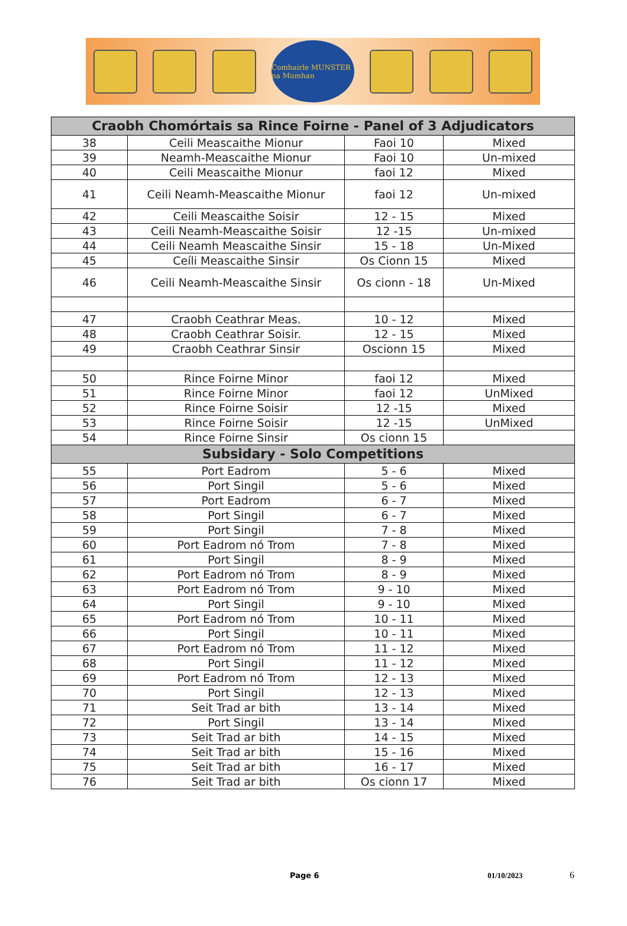Comhairle MUNSTER na Mumhan
| Craobh Chomórtais sa Rince Foirne - Panel of 3 Adjudicators | | | |
| --- | --- | --- | --- |
| 38 | Ceili Meascaithe Mionur | Faoi 10 | Mixed |
| 39 | Neamh-Meascaithe Mionur | Faoi 10 | Un-mixed |
| 40 | Ceili Meascaithe Mionur | faoi 12 | Mixed |
| 41 | Ceili Neamh-Meascaithe Mionur | faoi 12 | Un-mixed |
| 42 | Ceili Meascaithe Soisir | 12 - 15 | Mixed |
| 43 | Ceili Neamh-Meascaithe Soisir | 12 -15 | Un-mixed |
| 44 | Ceili Neamh Meascaithe Sinsir | 15 - 18 | Un-Mixed |
| 45 | Ceíli Meascaithe Sinsir | Os Cionn 15 | Mixed |
| 46 | Ceili Neamh-Meascaithe Sinsir | Os cionn - 18 | Un-Mixed |
| 47 | Craobh Ceathrar Meas. | 10 - 12 | Mixed |
| 48 | Craobh Ceathrar Soisir. | 12 - 15 | Mixed |
| 49 | Craobh Ceathrar Sinsir | Oscionn 15 | Mixed |
| 50 | Rince Foirne Minor | faoi 12 | Mixed |
| 51 | Rince Foirne Minor | faoi 12 | UnMixed |
| 52 | Rince Foirne Soisir | 12 -15 | Mixed |
| 53 | Rince Foirne Soisir | 12 -15 | UnMixed |
| 54 | Rince Foirne Sinsir | Os cionn 15 | |
| Subsidary - Solo Competitions | | | |
| 55 | Port Eadrom | 5 - 6 | Mixed |
| 56 | Port Singil | 5 - 6 | Mixed |
| 57 | Port Eadrom | 6 - 7 | Mixed |
| 58 | Port Singil | 6 - 7 | Mixed |
| 59 | Port Singil | 7 - 8 | Mixed |
| 60 | Port Eadrom nó Trom | 7 - 8 | Mixed |
| 61 | Port Singil | 8 - 9 | Mixed |
| 62 | Port Eadrom nó Trom | 8 - 9 | Mixed |
| 63 | Port Eadrom nó Trom | 9 - 10 | Mixed |
| 64 | Port Singil | 9 - 10 | Mixed |
| 65 | Port Eadrom nó Trom | 10 - 11 | Mixed |
| 66 | Port Singil | 10 - 11 | Mixed |
| 67 | Port Eadrom nó Trom | 11 - 12 | Mixed |
| 68 | Port Singil | 11 - 12 | Mixed |
| 69 | Port Eadrom nó Trom | 12 - 13 | Mixed |
| 70 | Port Singil | 12 - 13 | Mixed |
| 71 | Seit Trad ar bith | 13 - 14 | Mixed |
| 72 | Port Singil | 13 - 14 | Mixed |
| 73 | Seit Trad ar bith | 14 - 15 | Mixed |
| 74 | Seit Trad ar bith | 15 - 16 | Mixed |
| 75 | Seit Trad ar bith | 16 - 17 | Mixed |
| 76 | Seit Trad ar bith | Os cionn 17 | Mixed |
Page 6 01/10/2023 6